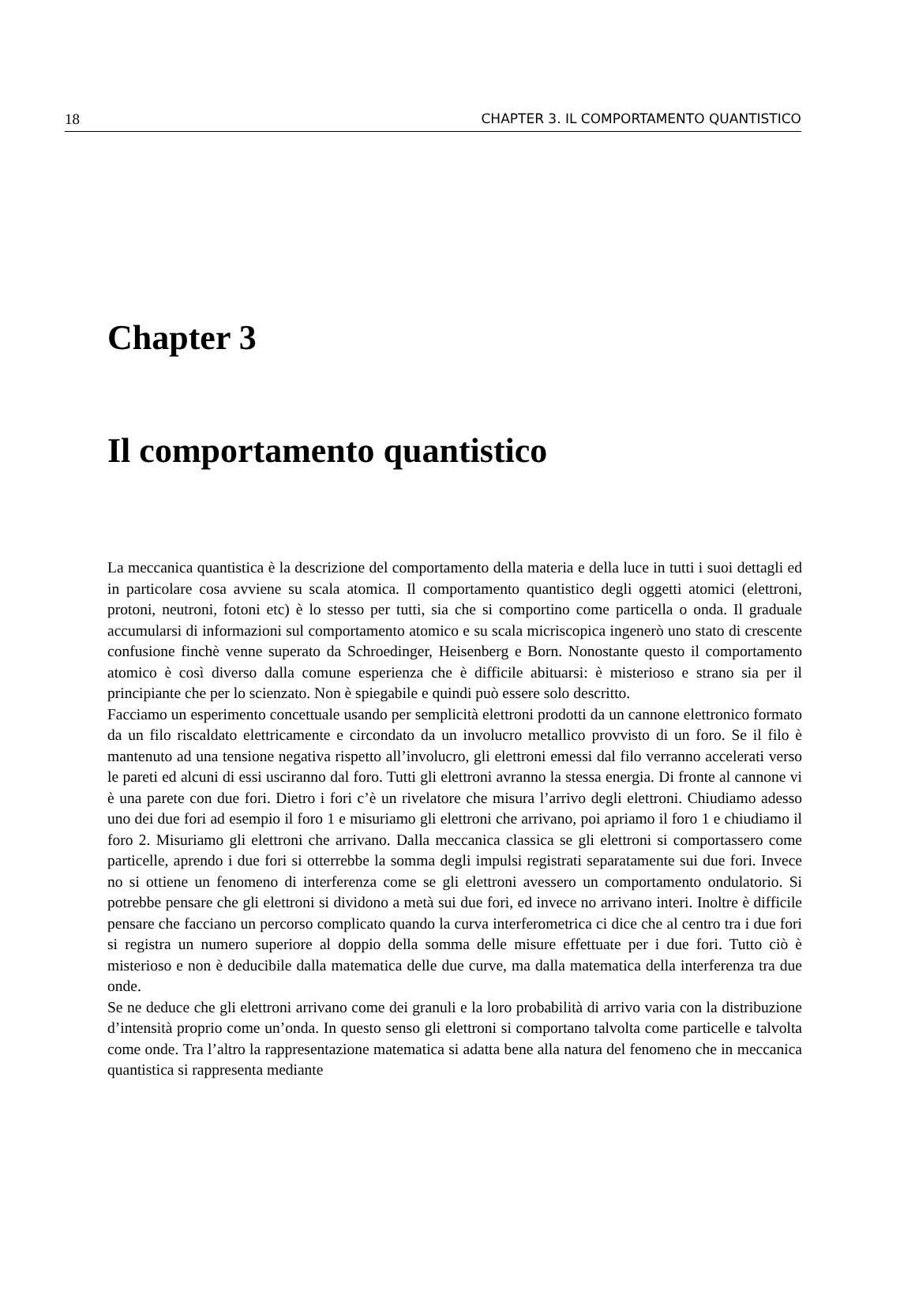18 CHAPTER 3. IL COMPORTAMENTO QUANTISTICO
Chapter 3
Il comportamento quantistico
La meccanica quantistica è la descrizione del comportamento della materia e della luce in tutti i suoi dettagli ed in particolare cosa avviene su scala atomica. Il comportamento quantistico degli oggetti atomici (elettroni, protoni, neutroni, fotoni etc) è lo stesso per tutti, sia che si comportino come particella o onda. Il graduale accumularsi di informazioni sul comportamento atomico e su scala micriscopica ingenerò uno stato di crescente confusione finchè venne superato da Schroedinger, Heisenberg e Born. Nonostante questo il comportamento atomico è così diverso dalla comune esperienza che è difficile abituarsi: è misterioso e strano sia per il principiante che per lo scienzato. Non è spiegabile e quindi può essere solo descritto.
Facciamo un esperimento concettuale usando per semplicità elettroni prodotti da un cannone elettronico formato da un filo riscaldato elettricamente e circondato da un involucro metallico provvisto di un foro. Se il filo è mantenuto ad una tensione negativa rispetto all’involucro, gli elettroni emessi dal filo verranno accelerati verso le pareti ed alcuni di essi usciranno dal foro. Tutti gli elettroni avranno la stessa energia. Di fronte al cannone vi è una parete con due fori. Dietro i fori c’è un rivelatore che misura l’arrivo degli elettroni. Chiudiamo adesso uno dei due fori ad esempio il foro 1 e misuriamo gli elettroni che arrivano, poi apriamo il foro 1 e chiudiamo il foro 2. Misuriamo gli elettroni che arrivano. Dalla meccanica classica se gli elettroni si comportassero come particelle, aprendo i due fori si otterrebbe la somma degli impulsi registrati separatamente sui due fori. Invece no si ottiene un fenomeno di interferenza come se gli elettroni avessero un comportamento ondulatorio. Si potrebbe pensare che gli elettroni si dividono a metà sui due fori, ed invece no arrivano interi. Inoltre è difficile pensare che facciano un percorso complicato quando la curva interferometrica ci dice che al centro tra i due fori si registra un numero superiore al doppio della somma delle misure effettuate per i due fori. Tutto ciò è misterioso e non è deducibile dalla matematica delle due curve, ma dalla matematica della interferenza tra due onde.
Se ne deduce che gli elettroni arrivano come dei granuli e la loro probabilità di arrivo varia con la distribuzione d’intensità proprio come un’onda. In questo senso gli elettroni si comportano talvolta come particelle e talvolta come onde. Tra l’altro la rappresentazione matematica si adatta bene alla natura del fenomeno che in meccanica quantistica si rappresenta mediante